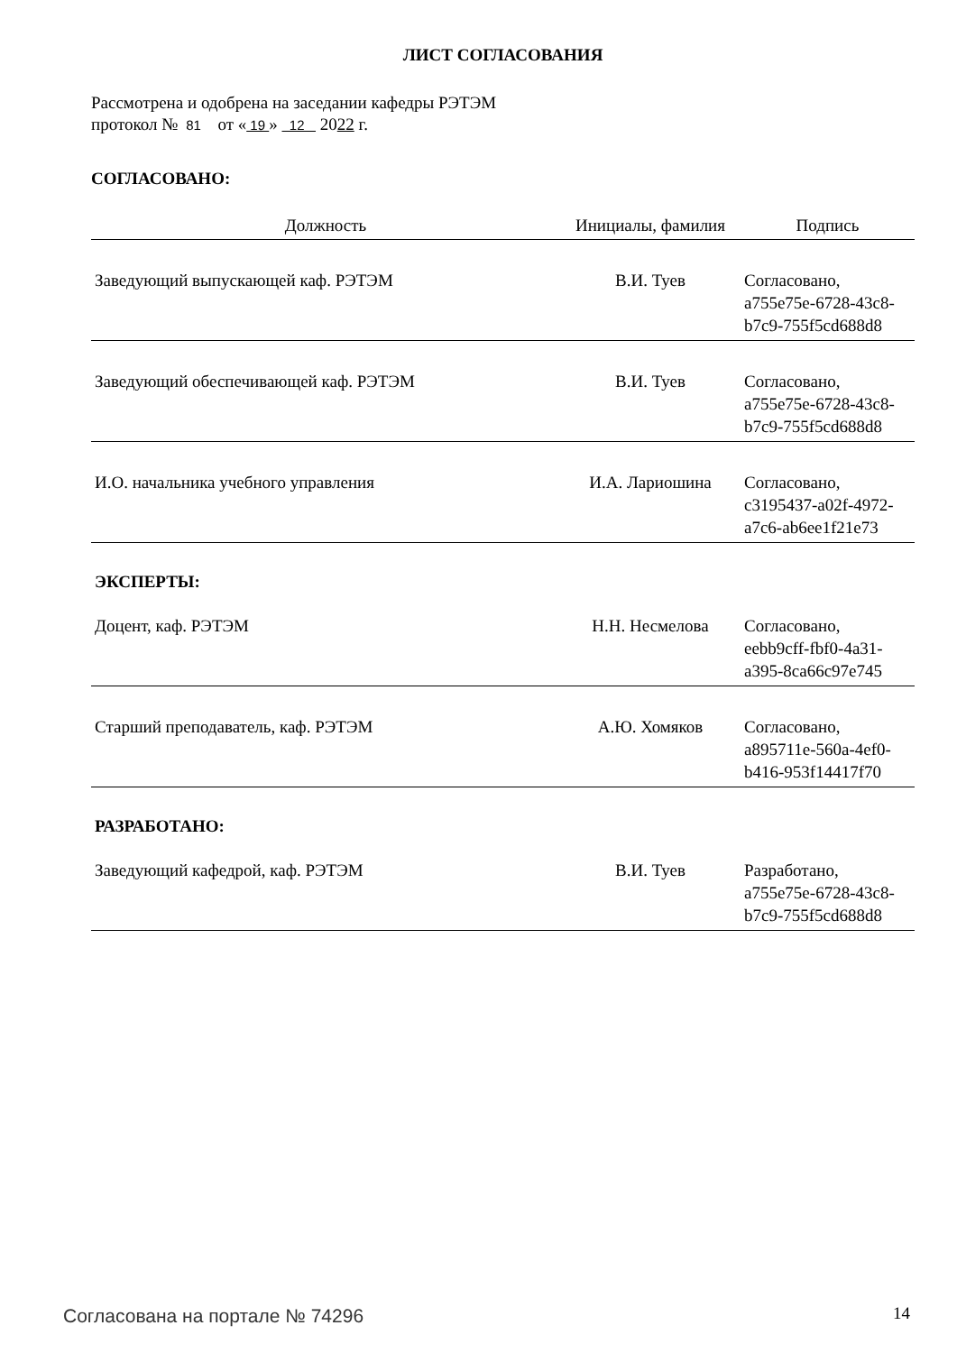ЛИСТ СОГЛАСОВАНИЯ
Рассмотрена и одобрена на заседании кафедры РЭТЭМ
протокол № 81 от « 19 » 12 2022 г.
СОГЛАСОВАНО:
| Должность | Инициалы, фамилия | Подпись |
| --- | --- | --- |
| Заведующий выпускающей каф. РЭТЭМ | В.И. Туев | Согласовано, a755e75e-6728-43c8- b7c9-755f5cd688d8 |
| Заведующий обеспечивающей каф. РЭТЭМ | В.И. Туев | Согласовано, a755e75e-6728-43c8- b7c9-755f5cd688d8 |
| И.О. начальника учебного управления | И.А. Лариошина | Согласовано, c3195437-a02f-4972- a7c6-ab6ee1f21e73 |
| ЭКСПЕРТЫ: | | |
| Доцент, каф. РЭТЭМ | Н.Н. Несмелова | Согласовано, eebb9cff-fbf0-4a31- a395-8ca66c97e745 |
| Старший преподаватель, каф. РЭТЭМ | А.Ю. Хомяков | Согласовано, a895711e-560a-4ef0- b416-953f14417f70 |
| РАЗРАБОТАНО: | | |
| Заведующий кафедрой, каф. РЭТЭМ | В.И. Туев | Разработано, a755e75e-6728-43c8- b7c9-755f5cd688d8 |
Согласована на портале № 74296 14